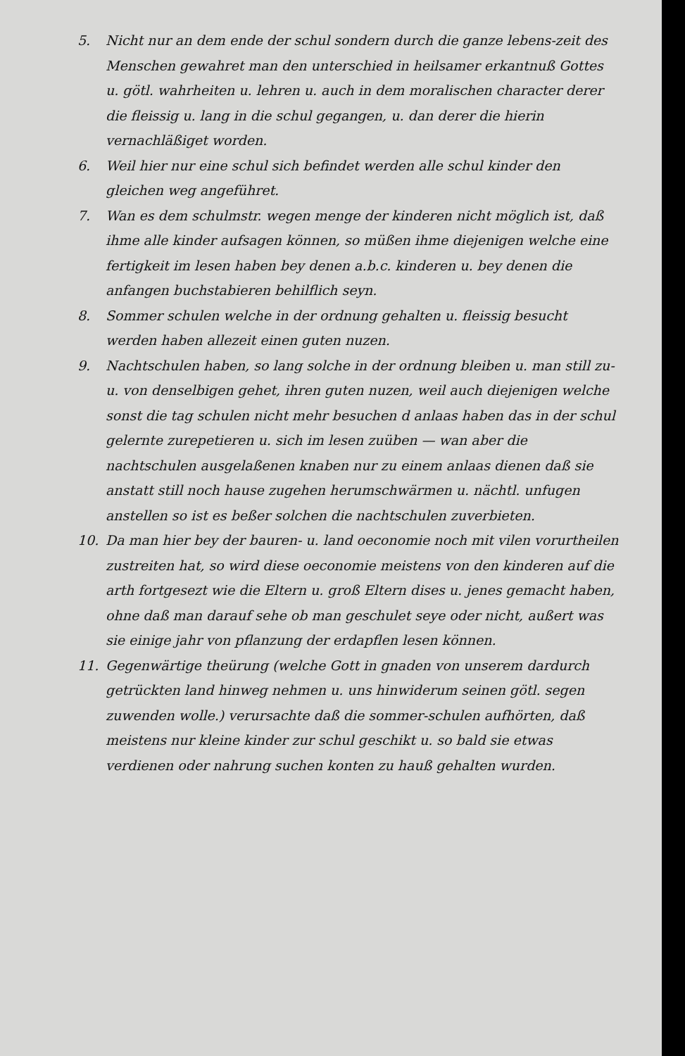5. Nicht nur an dem ende der schul sondern durch die ganze lebens-zeit des Menschen gewahret man den unterschied in heilsamer erkantnuß Gottes u. götl. wahrheiten u. lehren u. auch in dem moralischen character derer die fleissig u. lang in die schul gegangen, u. dan derer die hierin vernachläßiget worden.
6. Weil hier nur eine schul sich befindet werden alle schul kinder den gleichen weg angeführet.
7. Wan es dem schulmstr. wegen menge der kinderen nicht möglich ist, daß ihme alle kinder aufsagen können, so müßen ihme diejenigen welche eine fertigkeit im lesen haben bey denen a.b.c. kinderen u. bey denen die anfangen buchstabieren behilflich seyn.
8. Sommer schulen welche in der ordnung gehalten u. fleissig besucht werden haben allezeit einen guten nuzen.
9. Nachtschulen haben, so lang solche in der ordnung bleiben u. man still zu- u. von denselbigen gehet, ihren guten nuzen, weil auch diejenigen welche sonst die tag schulen nicht mehr besuchen d anlaas haben das in der schul gelernte zurepetieren u. sich im lesen zuüben — wan aber die nachtschulen ausgelaßenen knaben nur zu einem anlaas dienen daß sie anstatt still noch hause zugehen herumschwärmen u. nächtl. unfugen anstellen so ist es beßer solchen die nachtschulen zuverbieten.
10. Da man hier bey der bauren- u. land oeconomie noch mit vilen vorurtheilen zustreiten hat, so wird diese oeconomie meistens von den kinderen auf die arth fortgesezt wie die Eltern u. groß Eltern dises u. jenes gemacht haben, ohne daß man darauf sehe ob man geschulet seye oder nicht, außert was sie einige jahr von pflanzung der erdapflen lesen können.
11. Gegenwärtige theürung (welche Gott in gnaden von unserem dardurch getrückten land hinweg nehmen u. uns hinwiderum seinen götl. segen zuwenden wolle.) verursachte daß die sommer-schulen aufhörten, daß meistens nur kleine kinder zur schul geschikt u. so bald sie etwas verdienen oder nahrung suchen konten zu hauß gehalten wurden.